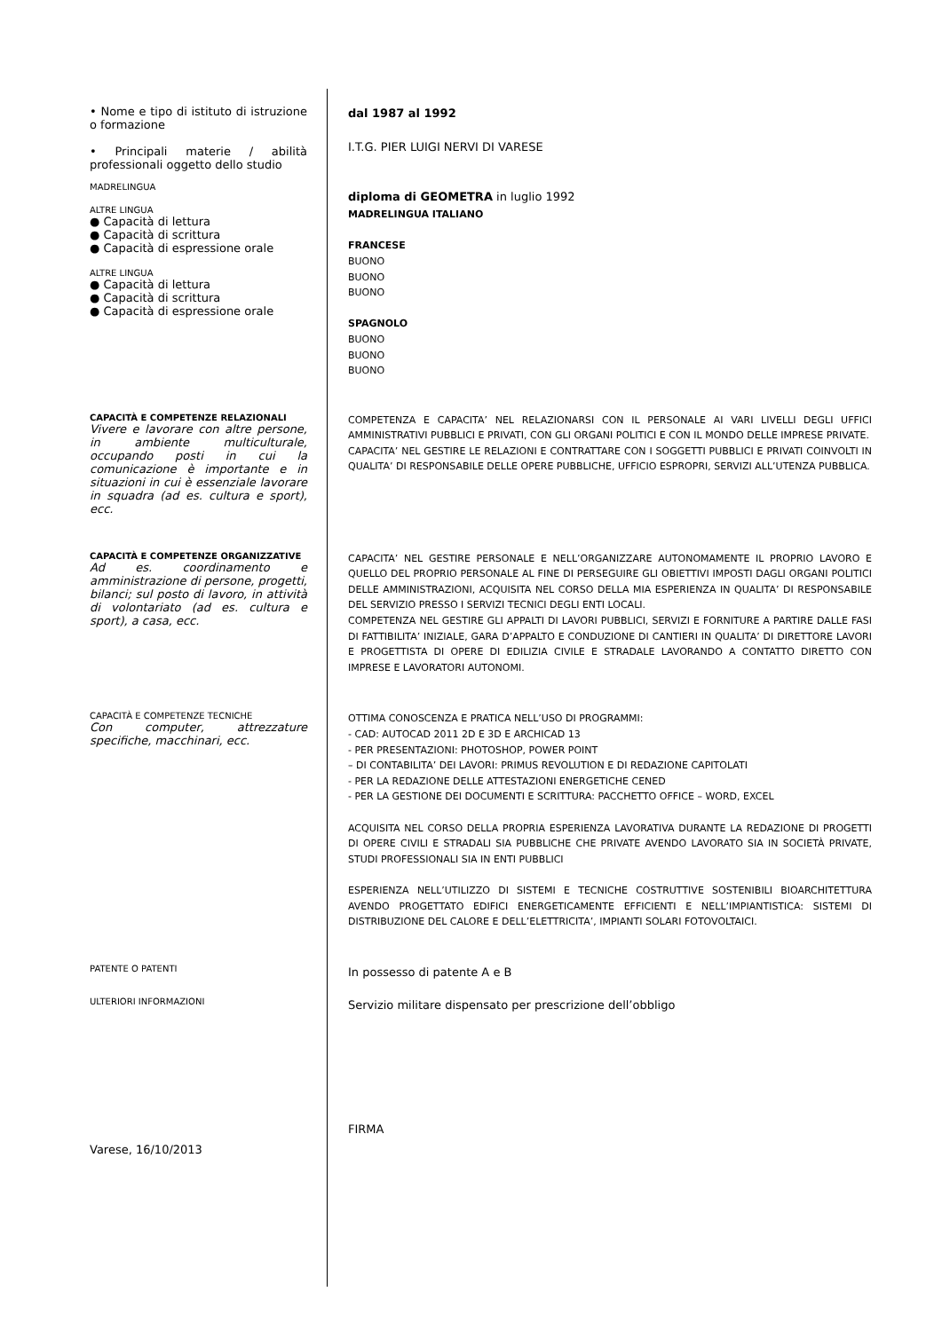• Nome e tipo di istituto di istruzione o formazione
• Principali materie / abilità professionali oggetto dello studio
MADRELINGUA
ALTRE LINGUA
● Capacità di lettura
● Capacità di scrittura
● Capacità di espressione orale
ALTRE LINGUA
● Capacità di lettura
● Capacità di scrittura
● Capacità di espressione orale
dal 1987 al 1992
I.T.G. PIER LUIGI NERVI DI VARESE
diploma di GEOMETRA in luglio 1992
MADRELINGUA ITALIANO
FRANCESE
BUONO
BUONO
BUONO
SPAGNOLO
BUONO
BUONO
BUONO
CAPACITÀ E COMPETENZE RELAZIONALI
Vivere e lavorare con altre persone, in ambiente multiculturale, occupando posti in cui la comunicazione è importante e in situazioni in cui è essenziale lavorare in squadra (ad es. cultura e sport), ecc.
COMPETENZA E CAPACITA’ NEL RELAZIONARSI CON IL PERSONALE AI VARI LIVELLI DEGLI UFFICI AMMINISTRATIVI PUBBLICI E PRIVATI, CON GLI ORGANI POLITICI E CON IL MONDO DELLE IMPRESE PRIVATE.
CAPACITA’ NEL GESTIRE LE RELAZIONI E CONTRATTARE CON I SOGGETTI PUBBLICI E PRIVATI COINVOLTI IN QUALITA’ DI RESPONSABILE DELLE OPERE PUBBLICHE, UFFICIO ESPROPRI, SERVIZI ALL’UTENZA PUBBLICA.
CAPACITÀ E COMPETENZE ORGANIZZATIVE
Ad es. coordinamento e amministrazione di persone, progetti, bilanci; sul posto di lavoro, in attività di volontariato (ad es. cultura e sport), a casa, ecc.
CAPACITA’ NEL GESTIRE PERSONALE E NELL’ORGANIZZARE AUTONOMAMENTE IL PROPRIO LAVORO E QUELLO DEL PROPRIO PERSONALE AL FINE DI PERSEGUIRE GLI OBIETTIVI IMPOSTI DAGLI ORGANI POLITICI DELLE AMMINISTRAZIONI, ACQUISITA NEL CORSO DELLA MIA ESPERIENZA IN QUALITA’ DI RESPONSABILE DEL SERVIZIO PRESSO I SERVIZI TECNICI DEGLI ENTI LOCALI.
COMPETENZA NEL GESTIRE GLI APPALTI DI LAVORI PUBBLICI, SERVIZI E FORNITURE A PARTIRE DALLE FASI DI FATTIBILITA’ INIZIALE, GARA D’APPALTO E CONDUZIONE DI CANTIERI IN QUALITA’ DI DIRETTORE LAVORI E PROGETTISTA DI OPERE DI EDILIZIA CIVILE E STRADALE LAVORANDO A CONTATTO DIRETTO CON IMPRESE E LAVORATORI AUTONOMI.
CAPACITÀ E COMPETENZE TECNICHE
Con computer, attrezzature specifiche, macchinari, ecc.
OTTIMA CONOSCENZA E PRATICA NELL’USO DI PROGRAMMI:
- CAD: AUTOCAD 2011 2D E 3D E ARCHICAD 13
- PER PRESENTAZIONI: PHOTOSHOP, POWER POINT
– DI CONTABILITA’ DEI LAVORI: PRIMUS REVOLUTION E DI REDAZIONE CAPITOLATI
- PER LA REDAZIONE DELLE ATTESTAZIONI ENERGETICHE CENED
- PER LA GESTIONE DEI DOCUMENTI E SCRITTURA: PACCHETTO OFFICE – WORD, EXCEL
ACQUISITA NEL CORSO DELLA PROPRIA ESPERIENZA LAVORATIVA DURANTE LA REDAZIONE DI PROGETTI DI OPERE CIVILI E STRADALI SIA PUBBLICHE CHE PRIVATE AVENDO LAVORATO SIA IN SOCIETÀ PRIVATE, STUDI PROFESSIONALI SIA IN ENTI PUBBLICI
ESPERIENZA NELL’UTILIZZO DI SISTEMI E TECNICHE COSTRUTTIVE SOSTENIBILI BIOARCHITETTURA AVENDO PROGETTATO EDIFICI ENERGETICAMENTE EFFICIENTI E NELL’IMPIANTISTICA: SISTEMI DI DISTRIBUZIONE DEL CALORE E DELL’ELETTRICITA’, IMPIANTI SOLARI FOTOVOLTAICI.
PATENTE O PATENTI
In possesso di patente A e B
ULTERIORI INFORMAZIONI
Servizio militare dispensato per prescrizione dell’obbligo
Varese, 16/10/2013
FIRMA